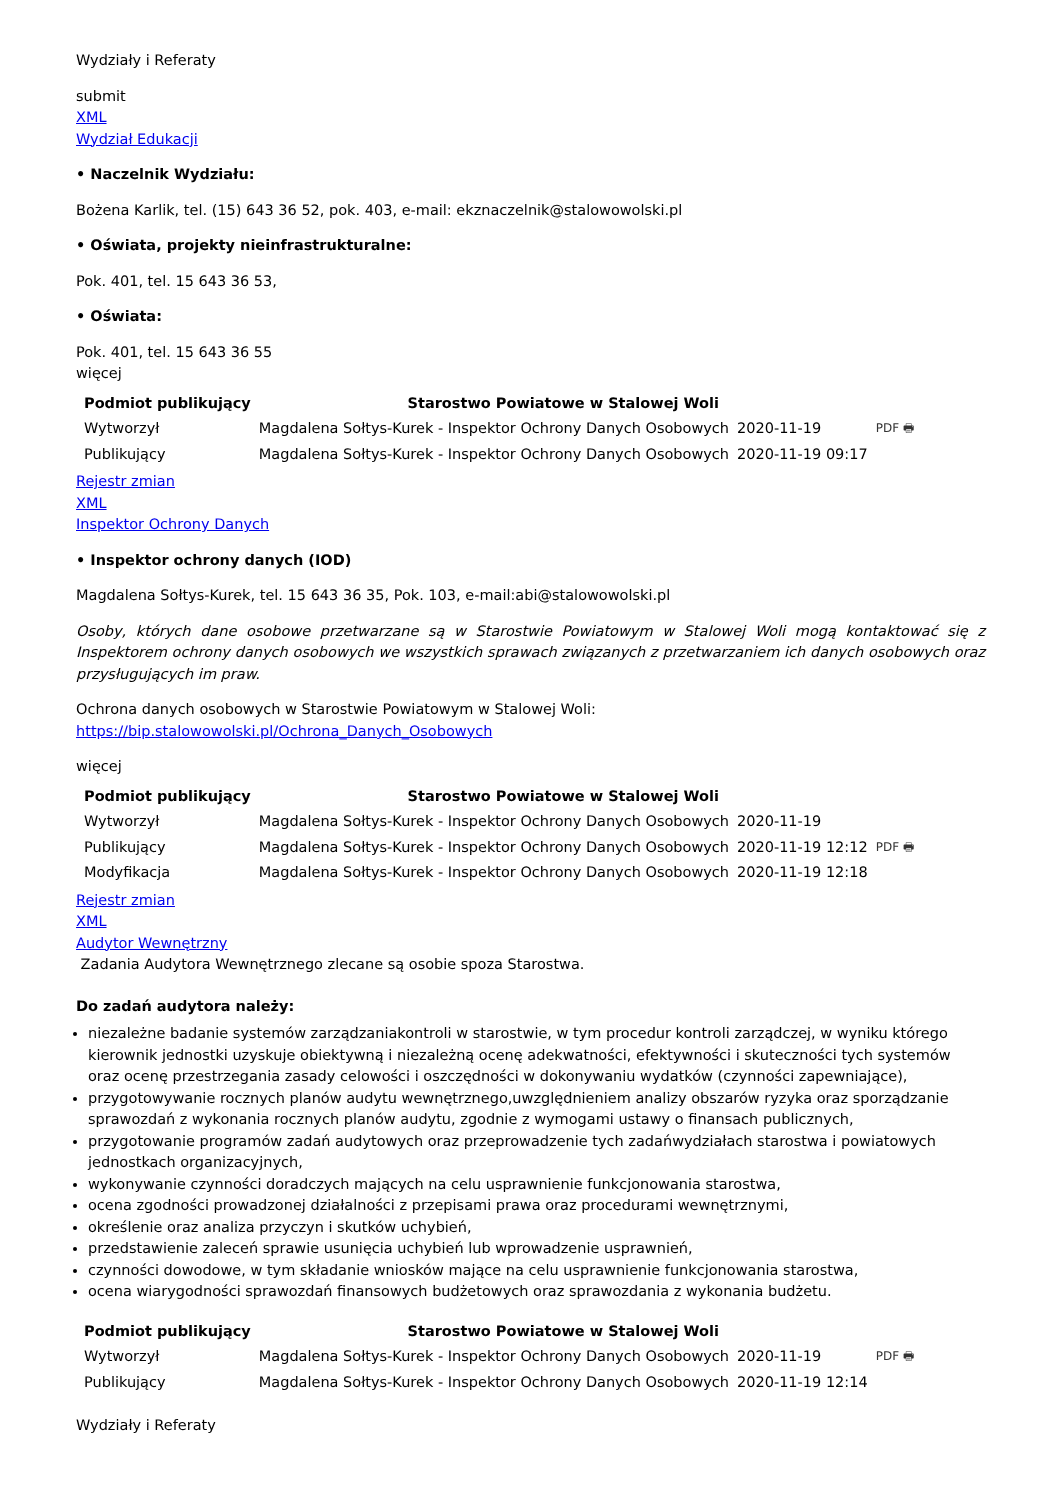Wydziały i Referaty
submit
XML
Wydział Edukacji
• Naczelnik Wydziału:
Bożena Karlik, tel. (15) 643 36 52, pok. 403, e-mail: ekznaczelnik@stalowowolski.pl
• Oświata, projekty nieinfrastrukturalne:
Pok. 401, tel. 15 643 36 53,
• Oświata:
Pok. 401, tel. 15 643 36 55
więcej
| Podmiot publikujący | Starostwo Powiatowe w Stalowej Woli | | |
| Wytworzył | Magdalena Sołtys-Kurek - Inspektor Ochrony Danych Osobowych | 2020-11-19 | PDF 🖶 |
| Publikujący | Magdalena Sołtys-Kurek - Inspektor Ochrony Danych Osobowych | 2020-11-19 09:17 | |
Rejestr zmian
XML
Inspektor Ochrony Danych
• Inspektor ochrony danych (IOD)
Magdalena Sołtys-Kurek, tel. 15 643 36 35, Pok. 103, e-mail:abi@stalowowolski.pl
Osoby, których dane osobowe przetwarzane są w Starostwie Powiatowym w Stalowej Woli mogą kontaktować się z Inspektorem ochrony danych osobowych we wszystkich sprawach związanych z przetwarzaniem ich danych osobowych oraz przysługujących im praw.
Ochrona danych osobowych w Starostwie Powiatowym w Stalowej Woli:
https://bip.stalowowolski.pl/Ochrona_Danych_Osobowych
więcej
| Podmiot publikujący | Starostwo Powiatowe w Stalowej Woli | | |
| Wytworzył | Magdalena Sołtys-Kurek - Inspektor Ochrony Danych Osobowych | 2020-11-19 | PDF 🖶 |
| Publikujący | Magdalena Sołtys-Kurek - Inspektor Ochrony Danych Osobowych | 2020-11-19 12:12 | |
| Modyfikacja | Magdalena Sołtys-Kurek - Inspektor Ochrony Danych Osobowych | 2020-11-19 12:18 | |
Rejestr zmian
XML
Audytor Wewnętrzny
Zadania Audytora Wewnętrznego zlecane są osobie spoza Starostwa.
Do zadań audytora należy:
niezależne badanie systemów zarządzaniakontroli w starostwie, w tym procedur kontroli zarządczej, w wyniku którego kierownik jednostki uzyskuje obiektywną i niezależną ocenę adekwatności, efektywności i skuteczności tych systemów oraz ocenę przestrzegania zasady celowości i oszczędności w dokonywaniu wydatków (czynności zapewniające),
przygotowywanie rocznych planów audytu wewnętrznego,uwzględnieniem analizy obszarów ryzyka oraz sporządzanie sprawozdań z wykonania rocznych planów audytu, zgodnie z wymogami ustawy o finansach publicznych,
przygotowanie programów zadań audytowych oraz przeprowadzenie tych zadańwydziałach starostwa i powiatowych jednostkach organizacyjnych,
wykonywanie czynności doradczych mających na celu usprawnienie funkcjonowania starostwa,
ocena zgodności prowadzonej działalności z przepisami prawa oraz procedurami wewnętrznymi,
określenie oraz analiza przyczyn i skutków uchybień,
przedstawienie zaleceń sprawie usunięcia uchybień lub wprowadzenie usprawnień,
czynności dowodowe, w tym składanie wniosków mające na celu usprawnienie funkcjonowania starostwa,
ocena wiarygodności sprawozdań finansowych budżetowych oraz sprawozdania z wykonania budżetu.
| Podmiot publikujący | Starostwo Powiatowe w Stalowej Woli | | |
| Wytworzył | Magdalena Sołtys-Kurek - Inspektor Ochrony Danych Osobowych | 2020-11-19 | PDF 🖶 |
| Publikujący | Magdalena Sołtys-Kurek - Inspektor Ochrony Danych Osobowych | 2020-11-19 12:14 | |
Wydziały i Referaty